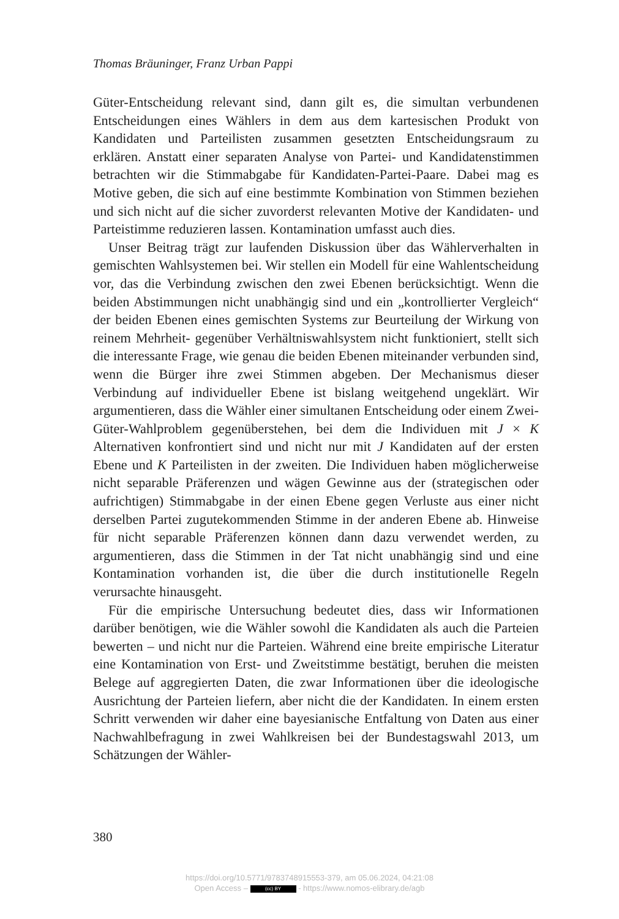Thomas Bräuninger, Franz Urban Pappi
Güter-Entscheidung relevant sind, dann gilt es, die simultan verbundenen Entscheidungen eines Wählers in dem aus dem kartesischen Produkt von Kandidaten und Parteilisten zusammen gesetzten Entscheidungsraum zu erklären. Anstatt einer separaten Analyse von Partei- und Kandidatenstimmen betrachten wir die Stimmabgabe für Kandidaten-Partei-Paare. Dabei mag es Motive geben, die sich auf eine bestimmte Kombination von Stimmen beziehen und sich nicht auf die sicher zuvorderst relevanten Motive der Kandidaten- und Parteistimme reduzieren lassen. Kontamination umfasst auch dies.
Unser Beitrag trägt zur laufenden Diskussion über das Wählerverhalten in gemischten Wahlsystemen bei. Wir stellen ein Modell für eine Wahlentscheidung vor, das die Verbindung zwischen den zwei Ebenen berücksichtigt. Wenn die beiden Abstimmungen nicht unabhängig sind und ein „kontrollierter Vergleich“ der beiden Ebenen eines gemischten Systems zur Beurteilung der Wirkung von reinem Mehrheit- gegenüber Verhältniswahlsystem nicht funktioniert, stellt sich die interessante Frage, wie genau die beiden Ebenen miteinander verbunden sind, wenn die Bürger ihre zwei Stimmen abgeben. Der Mechanismus dieser Verbindung auf individueller Ebene ist bislang weitgehend ungeklärt. Wir argumentieren, dass die Wähler einer simultanen Entscheidung oder einem Zwei-Güter-Wahlproblem gegenüberstehen, bei dem die Individuen mit J × K Alternativen konfrontiert sind und nicht nur mit J Kandidaten auf der ersten Ebene und K Parteilisten in der zweiten. Die Individuen haben möglicherweise nicht separable Präferenzen und wägen Gewinne aus der (strategischen oder aufrichtigen) Stimmabgabe in der einen Ebene gegen Verluste aus einer nicht derselben Partei zugutekommenden Stimme in der anderen Ebene ab. Hinweise für nicht separable Präferenzen können dann dazu verwendet werden, zu argumentieren, dass die Stimmen in der Tat nicht unabhängig sind und eine Kontamination vorhanden ist, die über die durch institutionelle Regeln verursachte hinausgeht.
Für die empirische Untersuchung bedeutet dies, dass wir Informationen darüber benötigen, wie die Wähler sowohl die Kandidaten als auch die Parteien bewerten – und nicht nur die Parteien. Während eine breite empirische Literatur eine Kontamination von Erst- und Zweitstimme bestätigt, beruhen die meisten Belege auf aggregierten Daten, die zwar Informationen über die ideologische Ausrichtung der Parteien liefern, aber nicht die der Kandidaten. In einem ersten Schritt verwenden wir daher eine bayesianische Entfaltung von Daten aus einer Nachwahlbefragung in zwei Wahlkreisen bei der Bundestagswahl 2013, um Schätzungen der Wähler-
380
https://doi.org/10.5771/9783748915553-379, am 05.06.2024, 04:21:08
Open Access – (cc) BY - https://www.nomos-elibrary.de/agb